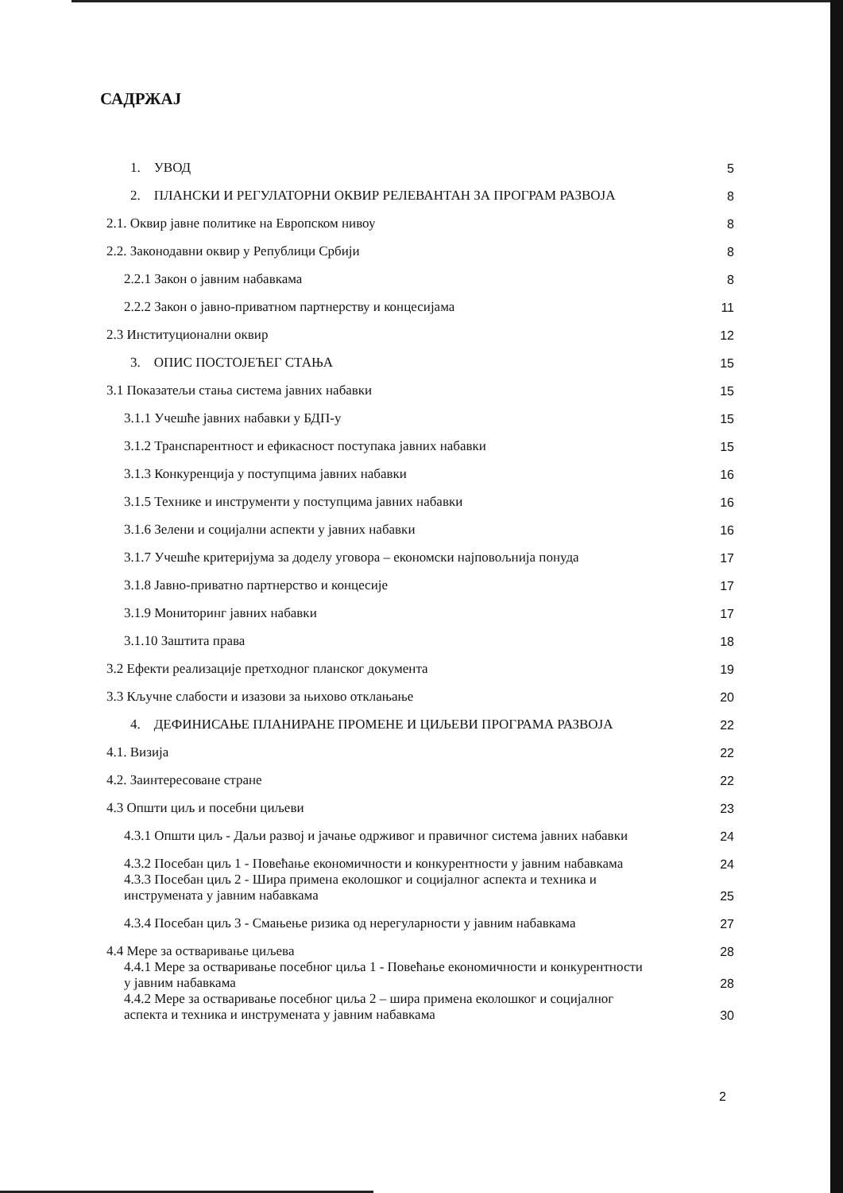САДРЖАЈ
1. УВОД 5
2. ПЛАНСКИ И РЕГУЛАТОРНИ ОКВИР РЕЛЕВАНТАН ЗА ПРОГРАМ РАЗВОЈА 8
2.1. Оквир јавне политике на Европском нивоу 8
2.2. Законодавни оквир у Републици Србији 8
2.2.1 Закон о јавним набавкама 8
2.2.2 Закон о јавно-приватном партнерству и концесијама 11
2.3 Институционални оквир 12
3. ОПИС ПОСТОЈЕЋЕГ СТАЊА 15
3.1 Показатељи стања система јавних набавки 15
3.1.1 Учешће јавних набавки у БДП-у 15
3.1.2 Транспарентност и ефикасност поступака јавних набавки 15
3.1.3 Конкуренција у поступцима јавних набавки 16
3.1.5 Технике и инструменти у поступцима јавних набавки 16
3.1.6 Зелени и социјални аспекти у јавних набавки 16
3.1.7 Учешће критеријума за доделу уговора – економски најповољнија понуда 17
3.1.8 Јавно-приватно партнерство и концесије 17
3.1.9 Мониторинг јавних набавки 17
3.1.10 Заштита права 18
3.2 Ефекти реализације претходног планског документа 19
3.3 Кључне слабости и изазови за њихово отклањање 20
4. ДЕФИНИСАЊЕ ПЛАНИРАНЕ ПРОМЕНЕ И ЦИЉЕВИ ПРОГРАМА РАЗВОЈА 22
4.1. Визија 22
4.2. Заинтересоване стране 22
4.3 Општи циљ и посебни циљеви 23
4.3.1 Општи циљ - Даљи развој и јачање одрживог и правичног система јавних набавки 24
4.3.2 Посебан циљ 1 - Повећање економичности и конкурентности у јавним набавкама 24
4.3.3 Посебан циљ 2 - Шира примена еколошког и социјалног аспекта и техника и
инструмената у јавним набавкама 25
4.3.4 Посебан циљ 3 - Смањење ризика од нерегуларности у јавним набавкама 27
4.4 Мере за остваривање циљева 28
4.4.1 Мере за остваривање посебног циља 1 - Повећање економичности и конкурентности
у јавним набавкама 28
4.4.2 Мере за остваривање посебног циља 2 – шира примена еколошког и социјалног
аспекта и техника и инструмената у јавним набавкама 30
2